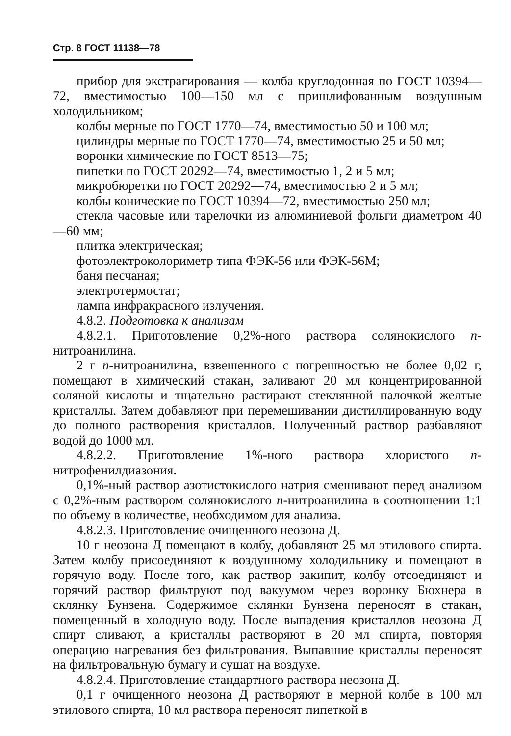Стр. 8 ГОСТ 11138—78
прибор для экстрагирования — колба круглодонная по ГОСТ 10394—72, вместимостью 100—150 мл с пришлифованным воздушным холодильником;
колбы мерные по ГОСТ 1770—74, вместимостью 50 и 100 мл;
цилиндры мерные по ГОСТ 1770—74, вместимостью 25 и 50 мл;
воронки химические по ГОСТ 8513—75;
пипетки по ГОСТ 20292—74, вместимостью 1, 2 и 5 мл;
микробюретки по ГОСТ 20292—74, вместимостью 2 и 5 мл;
колбы конические по ГОСТ 10394—72, вместимостью 250 мл;
стекла часовые или тарелочки из алюминиевой фольги диаметром 40—60 мм;
плитка электрическая;
фотоэлектроколориметр типа ФЭК-56 или ФЭК-56М;
баня песчаная;
электротермостат;
лампа инфракрасного излучения.
4.8.2. Подготовка к анализам
4.8.2.1. Приготовление 0,2%-ного раствора солянокислого п-нитроанилина.
2 г п-нитроанилина, взвешенного с погрешностью не более 0,02 г, помещают в химический стакан, заливают 20 мл концентрированной соляной кислоты и тщательно растирают стеклянной палочкой желтые кристаллы. Затем добавляют при перемешивании дистиллированную воду до полного растворения кристаллов. Полученный раствор разбавляют водой до 1000 мл.
4.8.2.2. Приготовление 1%-ного раствора хлористого п-нитрофенилдиазония.
0,1%-ный раствор азотистокислого натрия смешивают перед анализом с 0,2%-ным раствором солянокислого п-нитроанилина в соотношении 1:1 по объему в количестве, необходимом для анализа.
4.8.2.3. Приготовление очищенного неозона Д.
10 г неозона Д помещают в колбу, добавляют 25 мл этилового спирта. Затем колбу присоединяют к воздушному холодильнику и помещают в горячую воду. После того, как раствор закипит, колбу отсоединяют и горячий раствор фильтруют под вакуумом через воронку Бюхнера в склянку Бунзена. Содержимое склянки Бунзена переносят в стакан, помещенный в холодную воду. После выпадения кристаллов неозона Д спирт сливают, а кристаллы растворяют в 20 мл спирта, повторяя операцию нагревания без фильтрования. Выпавшие кристаллы переносят на фильтровальную бумагу и сушат на воздухе.
4.8.2.4. Приготовление стандартного раствора неозона Д.
0,1 г очищенного неозона Д растворяют в мерной колбе в 100 мл этилового спирта, 10 мл раствора переносят пипеткой в